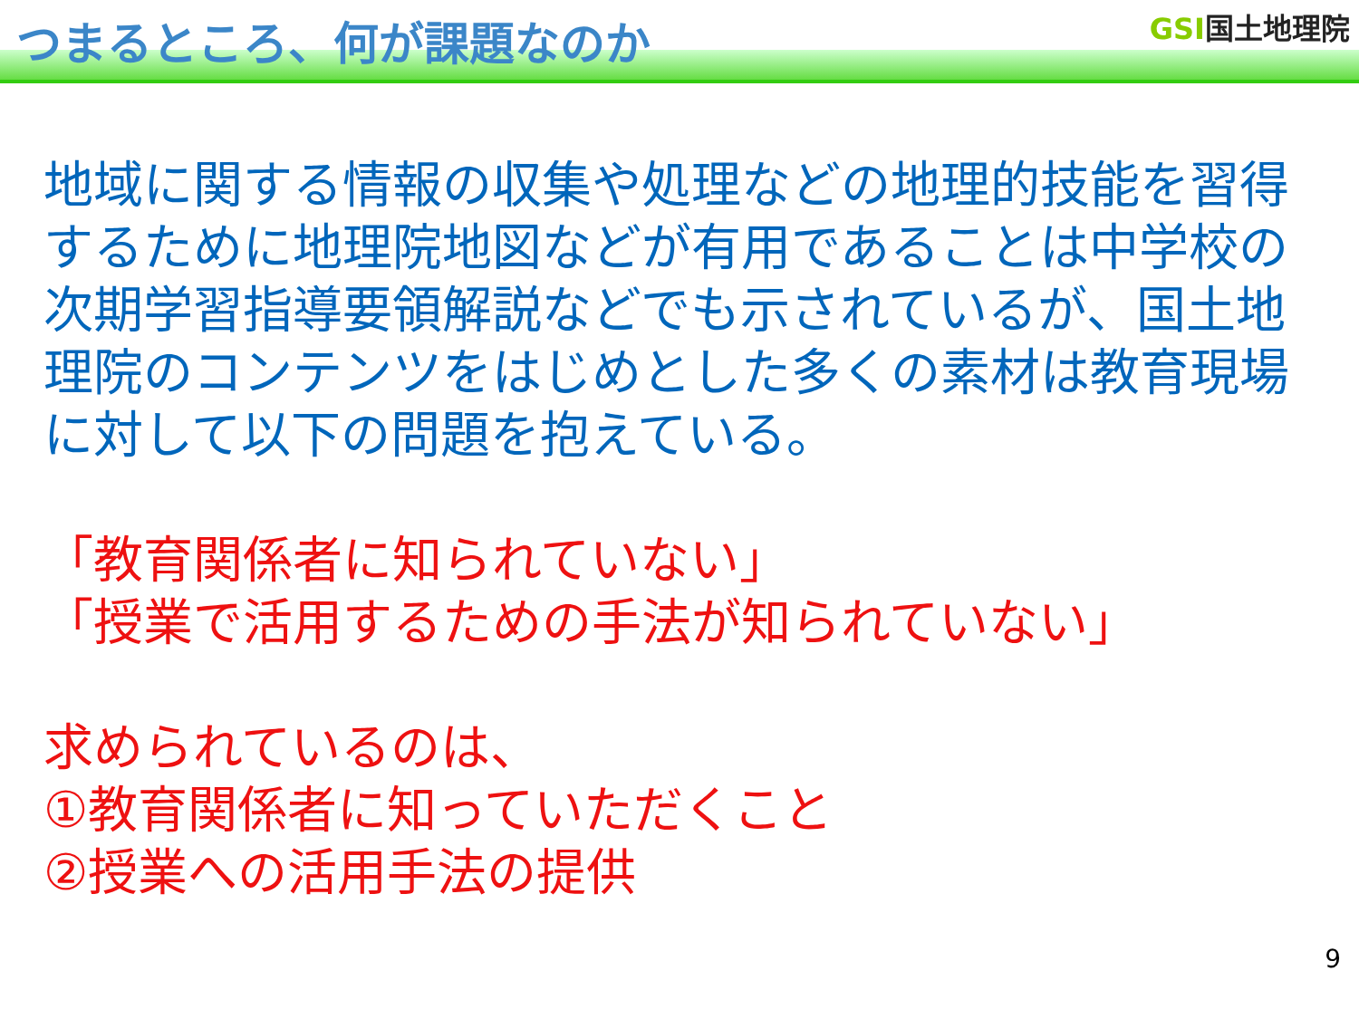つまるところ、何が課題なのか
GSI国土地理院
地域に関する情報の収集や処理などの地理的技能を習得するために地理院地図などが有用であることは中学校の次期学習指導要領解説などでも示されているが、国土地理院のコンテンツをはじめとした多くの素材は教育現場に対して以下の問題を抱えている。
「教育関係者に知られていない」
「授業で活用するための手法が知られていない」
求められているのは、
①教育関係者に知っていただくこと
②授業への活用手法の提供
9